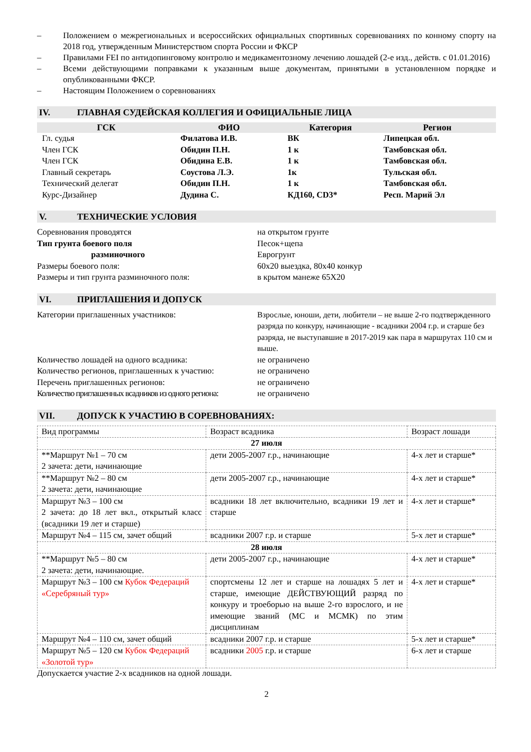– Положением о межрегиональных и всероссийских официальных спортивных соревнованиях по конному спорту на 2018 год, утвержденным Министерством спорта России и ФКСР
– Правилами FEI по антидопинговому контролю и медикаментозному лечению лошадей (2-е изд., действ. с 01.01.2016)
– Всеми действующими поправками к указанным выше документам, принятыми в установленном порядке и опубликованными ФКСР.
– Настоящим Положением о соревнованиях
IV. ГЛАВНАЯ СУДЕЙСКАЯ КОЛЛЕГИЯ И ОФИЦИАЛЬНЫЕ ЛИЦА
| ГСК | ФИО | Категория | Регион |
| --- | --- | --- | --- |
| Гл. судья | Филатова И.В. | ВК | Липецкая обл. |
| Член ГСК | Обидин П.Н. | 1 к | Тамбовская обл. |
| Член ГСК | Обидина Е.В. | 1 к | Тамбовская обл. |
| Главный секретарь | Соустова Л.Э. | 1к | Тульская обл. |
| Технический делегат | Обидин П.Н. | 1 к | Тамбовская обл. |
| Курс-Дизайнер | Дудина С. | КД160, CD3* | Респ. Марий Эл |
V. ТЕХНИЧЕСКИЕ УСЛОВИЯ
Соревнования проводятся на открытом грунте
Тип грунта боевого поля Песок+щепа
разминочного Еврогрунт
Размеры боевого поля: 60х20 выездка, 80х40 конкур
Размеры и тип грунта разминочного поля: в крытом манеже 65Х20
VI. ПРИГЛАШЕНИЯ И ДОПУСК
Категории приглашенных участников: Взрослые, юноши, дети, любители – не выше 2-го подтвержденного разряда по конкуру, начинающие - всадники 2004 г.р. и старше без разряда, не выступавшие в 2017-2019 как пара в маршрутах 110 см и выше.
Количество лошадей на одного всадника: не ограничено
Количество регионов, приглашенных к участию:
не ограничено
Перечень приглашенных регионов: не ограничено
Количество приглашенных всадников из одного региона:
не ограничено
VII. ДОПУСК К УЧАСТИЮ В СОРЕВНОВАНИЯХ:
| Вид программы | Возраст всадника | Возраст лошади |
| 27 июля | | |
| **Маршрут №1 – 70 см 2 зачета: дети, начинающие | дети 2005-2007 г.р., начинающие | 4-х лет и старше* |
| **Маршрут №2 – 80 см 2 зачета: дети, начинающие | дети 2005-2007 г.р., начинающие | 4-х лет и старше* |
| Маршрут №3 – 100 см 2 зачета: до 18 лет вкл., открытый класс (всадники 19 лет и старше) | всадники 18 лет включительно, всадники 19 лет и старше | 4-х лет и старше* |
| Маршрут №4 – 115 см, зачет общий | всадники 2007 г.р. и старше | 5-х лет и старше* |
| 28 июля | | |
| **Маршрут №5 – 80 см 2 зачета: дети, начинающие. | дети 2005-2007 г.р., начинающие | 4-х лет и старше* |
| Маршрут №3 – 100 см Кубок Федераций «Серебряный тур» | спортсмены 12 лет и старше на лошадях 5 лет и старше, имеющие ДЕЙСТВУЮЩИЙ разряд по конкуру и троеборью на выше 2-го взрослого, и не имеющие званий (МС и МСМК) по этим дисциплинам | 4-х лет и старше* |
| Маршрут №4 – 110 см, зачет общий | всадники 2007 г.р. и старше | 5-х лет и старше* |
| Маршрут №5 – 120 см Кубок Федераций «Золотой тур» | всадники 2005 г.р. и старше | 6-х лет и старше |
Допускается участие 2-х всадников на одной лошади.
2